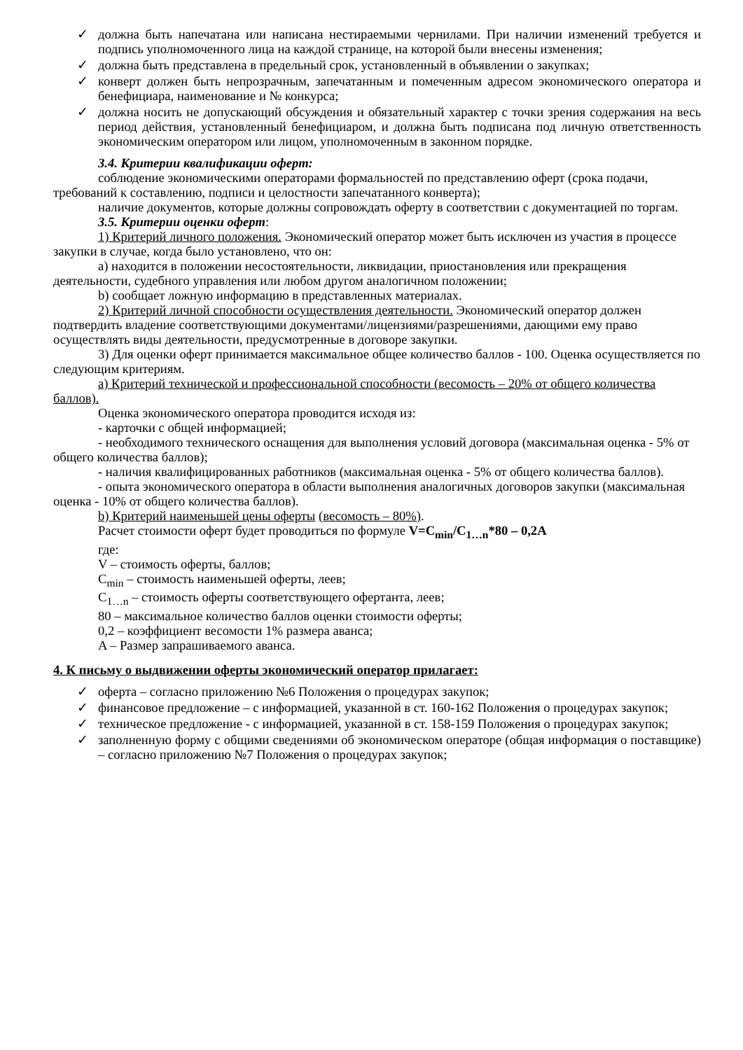✓ должна быть напечатана или написана нестираемыми чернилами. При наличии изменений требуется и подпись уполномоченного лица на каждой странице, на которой были внесены изменения;
✓ должна быть представлена в предельный срок, установленный в объявлении о закупках;
✓ конверт должен быть непрозрачным, запечатанным и помеченным адресом экономического оператора и бенефициара, наименование и № конкурса;
✓ должна носить не допускающий обсуждения и обязательный характер с точки зрения содержания на весь период действия, установленный бенефициаром, и должна быть подписана под личную ответственность экономическим оператором или лицом, уполномоченным в законном порядке.
3.4. Критерии квалификации оферт:
соблюдение экономическими операторами формальностей по представлению оферт (срока подачи, требований к составлению, подписи и целостности запечатанного конверта);
наличие документов, которые должны сопровождать оферту в соответствии с документацией по торгам.
3.5. Критерии оценки оферт:
1) Критерий личного положения. Экономический оператор может быть исключен из участия в процессе закупки в случае, когда было установлено, что он:
a) находится в положении несостоятельности, ликвидации, приостановления или прекращения деятельности, судебного управления или любом другом аналогичном положении;
b) сообщает ложную информацию в представленных материалах.
2) Критерий личной способности осуществления деятельности. Экономический оператор должен подтвердить владение соответствующими документами/лицензиями/разрешениями, дающими ему право осуществлять виды деятельности, предусмотренные в договоре закупки.
3) Для оценки оферт принимается максимальное общее количество баллов - 100. Оценка осуществляется по следующим критериям.
a) Критерий технической и профессиональной способности (весомость – 20% от общего количества баллов).
Оценка экономического оператора проводится исходя из:
- карточки с общей информацией;
- необходимого технического оснащения для выполнения условий договора (максимальная оценка - 5% от общего количества баллов);
- наличия квалифицированных работников (максимальная оценка - 5% от общего количества баллов).
- опыта экономического оператора в области выполнения аналогичных договоров закупки (максимальная оценка - 10% от общего количества баллов).
b) Критерий наименьшей цены оферты (весомость – 80%).
Расчет стоимости оферт будет проводиться по формуле V=C<sub>min</sub>/C<sub>1…n</sub>*80 – 0,2A
где:
V – стоимость оферты, баллов;
C<sub>min</sub> – стоимость наименьшей оферты, леев;
C<sub>1…n</sub> – стоимость оферты соответствующего офертанта, леев;
80 – максимальное количество баллов оценки стоимости оферты;
0,2 – коэффициент весомости 1% размера аванса;
A – Размер запрашиваемого аванса.
4. К письму о выдвижении оферты экономический оператор прилагает:
✓ оферта – согласно приложению №6 Положения о процедурах закупок;
✓ финансовое предложение – с информацией, указанной в ст. 160-162 Положения о процедурах закупок;
✓ техническое предложение - с информацией, указанной в ст. 158-159 Положения о процедурах закупок;
✓ заполненную форму с общими сведениями об экономическом операторе (общая информация о поставщике) – согласно приложению №7 Положения о процедурах закупок;